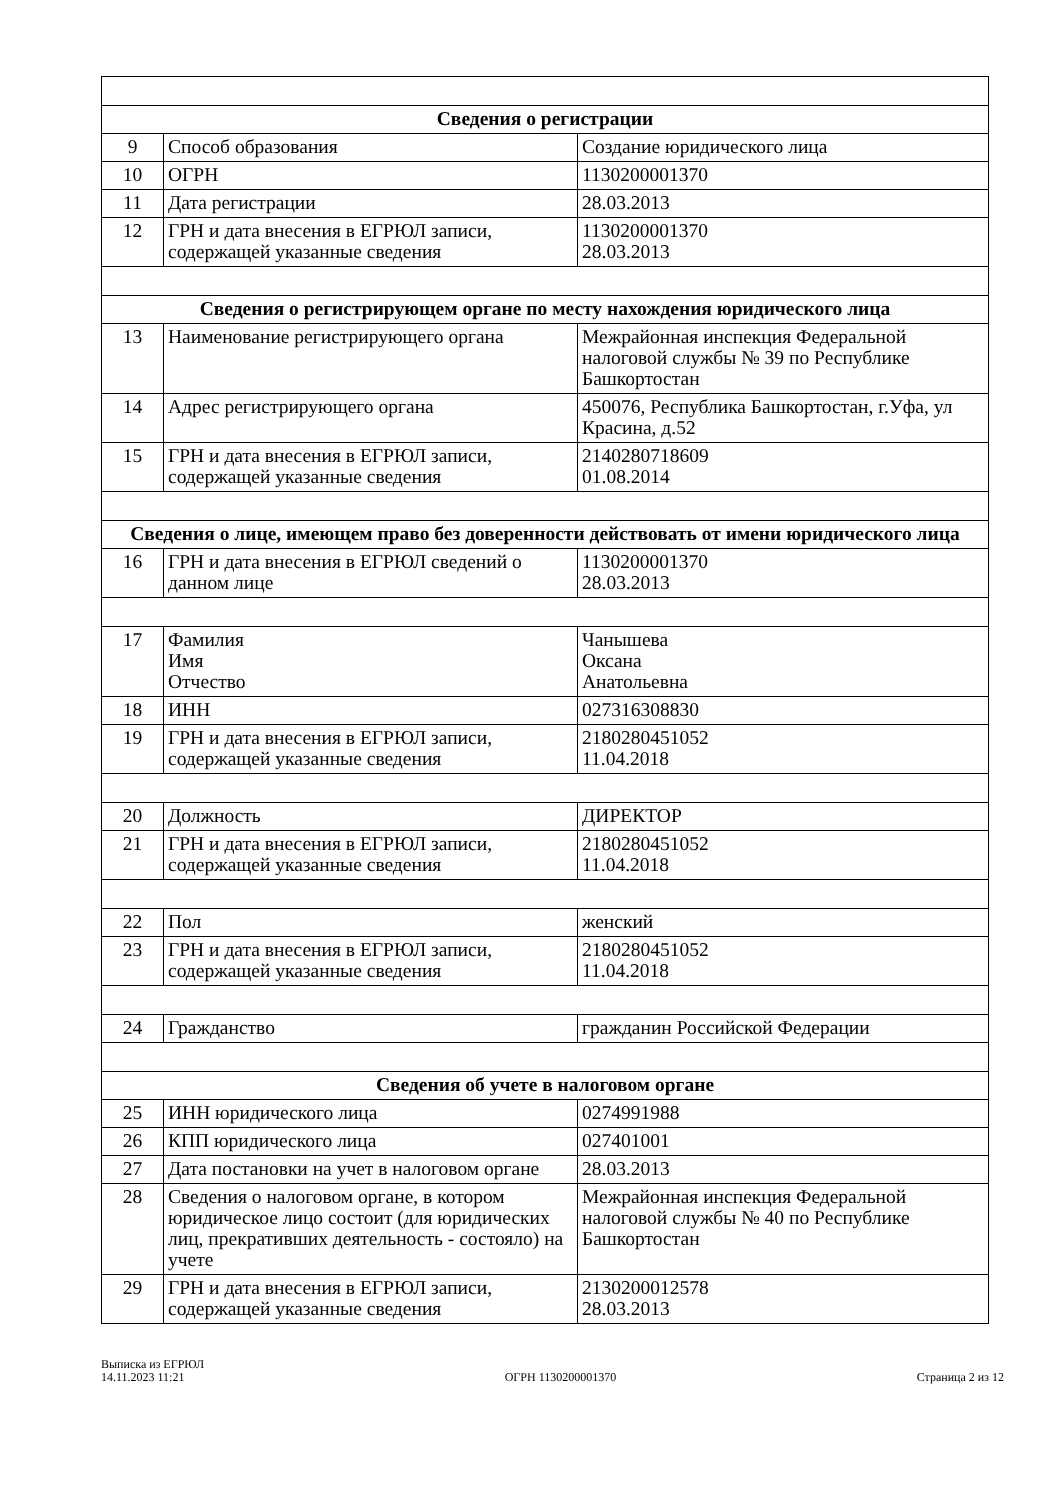| Сведения о регистрации | | |
| --- | --- | --- |
| 9 | Способ образования | Создание юридического лица |
| 10 | ОГРН | 1130200001370 |
| 11 | Дата регистрации | 28.03.2013 |
| 12 | ГРН и дата внесения в ЕГРЮЛ записи, содержащей указанные сведения | 1130200001370 28.03.2013 |
| Сведения о регистрирующем органе по месту нахождения юридического лица | | |
| 13 | Наименование регистрирующего органа | Межрайонная инспекция Федеральной налоговой службы № 39 по Республике Башкортостан |
| 14 | Адрес регистрирующего органа | 450076, Республика Башкортостан, г.Уфа, ул Красина, д.52 |
| 15 | ГРН и дата внесения в ЕГРЮЛ записи, содержащей указанные сведения | 2140280718609 01.08.2014 |
| Сведения о лице, имеющем право без доверенности действовать от имени юридического лица | | |
| 16 | ГРН и дата внесения в ЕГРЮЛ сведений о данном лице | 1130200001370 28.03.2013 |
| 17 | Фамилия Имя Отчество | Чанышева Оксана Анатольевна |
| 18 | ИНН | 027316308830 |
| 19 | ГРН и дата внесения в ЕГРЮЛ записи, содержащей указанные сведения | 2180280451052 11.04.2018 |
| 20 | Должность | ДИРЕКТОР |
| 21 | ГРН и дата внесения в ЕГРЮЛ записи, содержащей указанные сведения | 2180280451052 11.04.2018 |
| 22 | Пол | женский |
| 23 | ГРН и дата внесения в ЕГРЮЛ записи, содержащей указанные сведения | 2180280451052 11.04.2018 |
| 24 | Гражданство | гражданин Российской Федерации |
| Сведения об учете в налоговом органе | | |
| 25 | ИНН юридического лица | 0274991988 |
| 26 | КПП юридического лица | 027401001 |
| 27 | Дата постановки на учет в налоговом органе | 28.03.2013 |
| 28 | Сведения о налоговом органе, в котором юридическое лицо состоит (для юридических лиц, прекративших деятельность - состояло) на учете | Межрайонная инспекция Федеральной налоговой службы № 40 по Республике Башкортостан |
| 29 | ГРН и дата внесения в ЕГРЮЛ записи, содержащей указанные сведения | 2130200012578 28.03.2013 |
Выписка из ЕГРЮЛ
14.11.2023 11:21
ОГРН 1130200001370
Страница 2 из 12